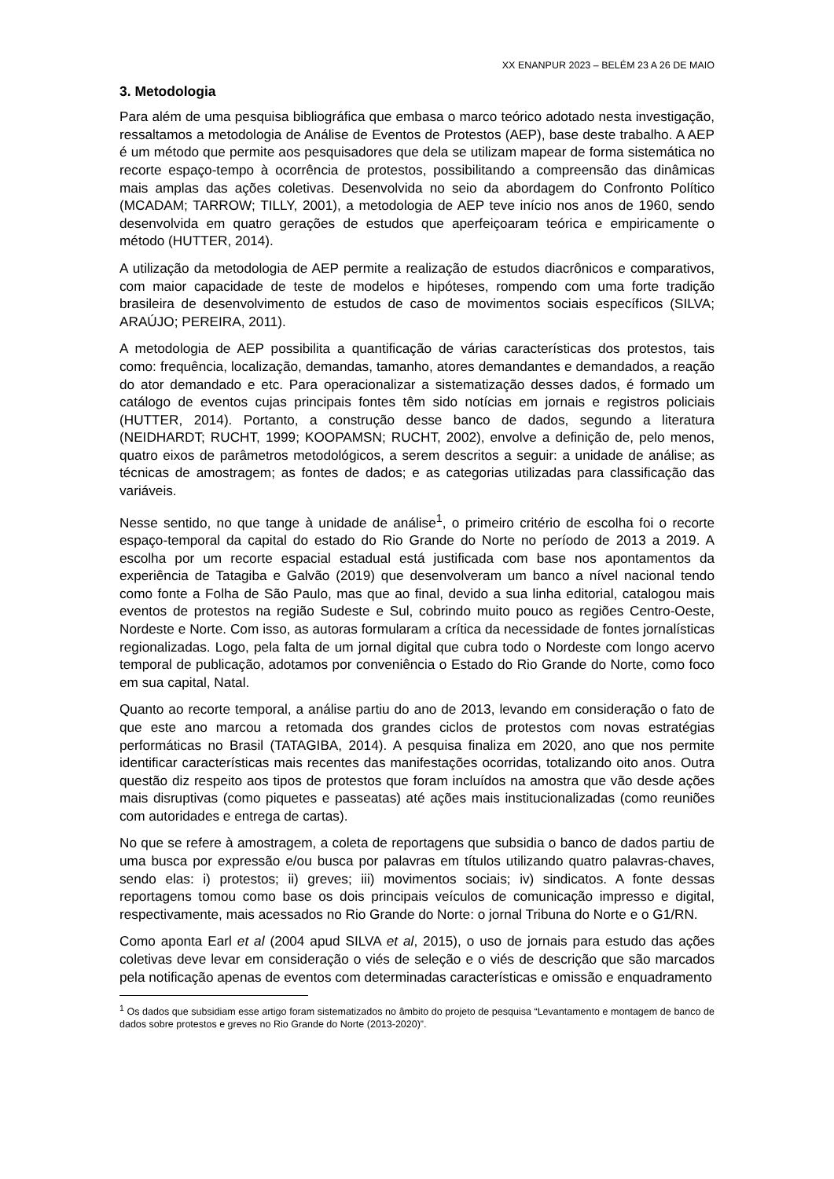XX ENANPUR 2023 – BELÉM 23 A 26 DE MAIO
3. Metodologia
Para além de uma pesquisa bibliográfica que embasa o marco teórico adotado nesta investigação, ressaltamos a metodologia de Análise de Eventos de Protestos (AEP), base deste trabalho. A AEP é um método que permite aos pesquisadores que dela se utilizam mapear de forma sistemática no recorte espaço-tempo à ocorrência de protestos, possibilitando a compreensão das dinâmicas mais amplas das ações coletivas. Desenvolvida no seio da abordagem do Confronto Político (MCADAM; TARROW; TILLY, 2001), a metodologia de AEP teve início nos anos de 1960, sendo desenvolvida em quatro gerações de estudos que aperfeiçoaram teórica e empiricamente o método (HUTTER, 2014).
A utilização da metodologia de AEP permite a realização de estudos diacrônicos e comparativos, com maior capacidade de teste de modelos e hipóteses, rompendo com uma forte tradição brasileira de desenvolvimento de estudos de caso de movimentos sociais específicos (SILVA; ARAÚJO; PEREIRA, 2011).
A metodologia de AEP possibilita a quantificação de várias características dos protestos, tais como: frequência, localização, demandas, tamanho, atores demandantes e demandados, a reação do ator demandado e etc. Para operacionalizar a sistematização desses dados, é formado um catálogo de eventos cujas principais fontes têm sido notícias em jornais e registros policiais (HUTTER, 2014). Portanto, a construção desse banco de dados, segundo a literatura (NEIDHARDT; RUCHT, 1999; KOOPAMSN; RUCHT, 2002), envolve a definição de, pelo menos, quatro eixos de parâmetros metodológicos, a serem descritos a seguir: a unidade de análise; as técnicas de amostragem; as fontes de dados; e as categorias utilizadas para classificação das variáveis.
Nesse sentido, no que tange à unidade de análise<sup>1</sup>, o primeiro critério de escolha foi o recorte espaço-temporal da capital do estado do Rio Grande do Norte no período de 2013 a 2019. A escolha por um recorte espacial estadual está justificada com base nos apontamentos da experiência de Tatagiba e Galvão (2019) que desenvolveram um banco a nível nacional tendo como fonte a Folha de São Paulo, mas que ao final, devido a sua linha editorial, catalogou mais eventos de protestos na região Sudeste e Sul, cobrindo muito pouco as regiões Centro-Oeste, Nordeste e Norte. Com isso, as autoras formularam a crítica da necessidade de fontes jornalísticas regionalizadas. Logo, pela falta de um jornal digital que cubra todo o Nordeste com longo acervo temporal de publicação, adotamos por conveniência o Estado do Rio Grande do Norte, como foco em sua capital, Natal.
Quanto ao recorte temporal, a análise partiu do ano de 2013, levando em consideração o fato de que este ano marcou a retomada dos grandes ciclos de protestos com novas estratégias performáticas no Brasil (TATAGIBA, 2014). A pesquisa finaliza em 2020, ano que nos permite identificar características mais recentes das manifestações ocorridas, totalizando oito anos. Outra questão diz respeito aos tipos de protestos que foram incluídos na amostra que vão desde ações mais disruptivas (como piquetes e passeatas) até ações mais institucionalizadas (como reuniões com autoridades e entrega de cartas).
No que se refere à amostragem, a coleta de reportagens que subsidia o banco de dados partiu de uma busca por expressão e/ou busca por palavras em títulos utilizando quatro palavras-chaves, sendo elas: i) protestos; ii) greves; iii) movimentos sociais; iv) sindicatos. A fonte dessas reportagens tomou como base os dois principais veículos de comunicação impresso e digital, respectivamente, mais acessados no Rio Grande do Norte: o jornal Tribuna do Norte e o G1/RN.
Como aponta Earl et al (2004 apud SILVA et al, 2015), o uso de jornais para estudo das ações coletivas deve levar em consideração o viés de seleção e o viés de descrição que são marcados pela notificação apenas de eventos com determinadas características e omissão e enquadramento
<sup>1</sup> Os dados que subsidiam esse artigo foram sistematizados no âmbito do projeto de pesquisa “Levantamento e montagem de banco de dados sobre protestos e greves no Rio Grande do Norte (2013-2020)”.